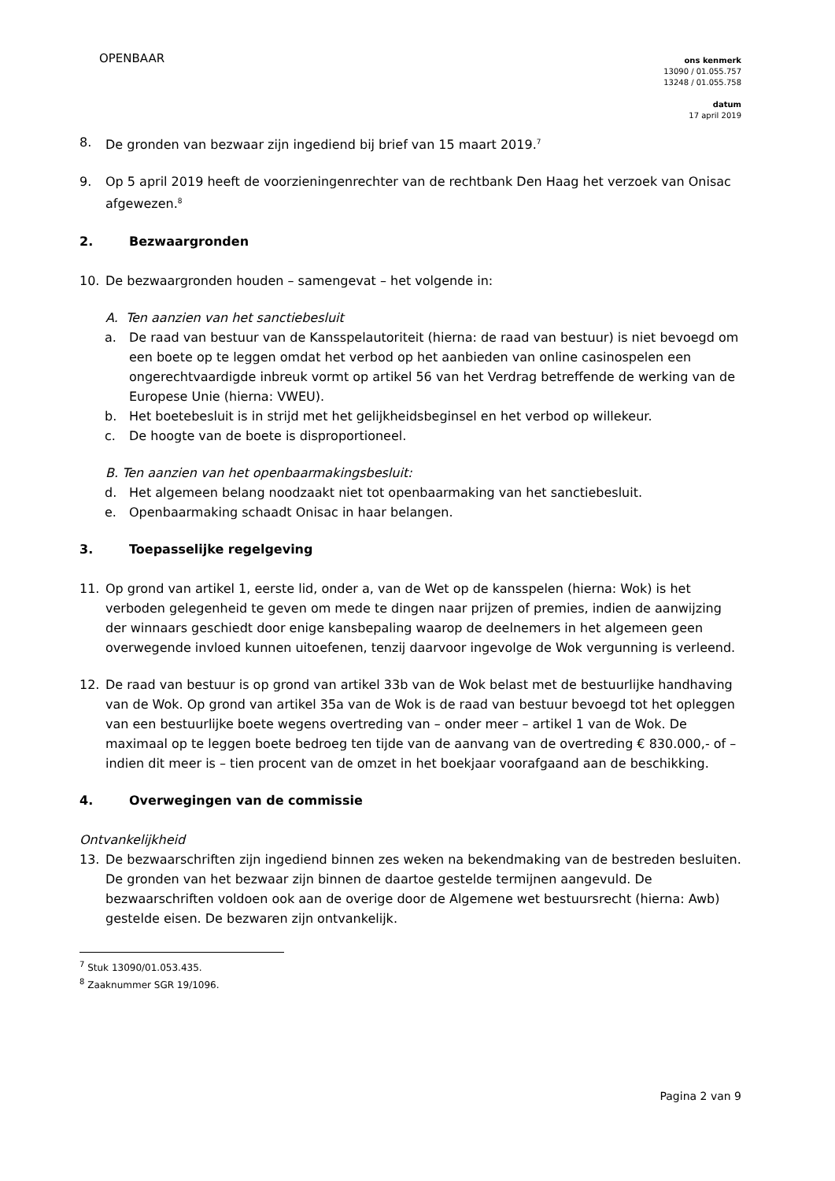OPENBAAR
ons kenmerk
13090 / 01.055.757
13248 / 01.055.758
datum
17 april 2019
8. De gronden van bezwaar zijn ingediend bij brief van 15 maart 2019.<sup>7</sup>
9. Op 5 april 2019 heeft de voorzieningenrechter van de rechtbank Den Haag het verzoek van Onisac afgewezen.<sup>8</sup>
2. Bezwaargronden
10. De bezwaargronden houden – samengevat – het volgende in:
A. Ten aanzien van het sanctiebesluit
a. De raad van bestuur van de Kansspelautoriteit (hierna: de raad van bestuur) is niet bevoegd om een boete op te leggen omdat het verbod op het aanbieden van online casinospelen een ongerechtvaardigde inbreuk vormt op artikel 56 van het Verdrag betreffende de werking van de Europese Unie (hierna: VWEU).
b. Het boetebesluit is in strijd met het gelijkheidsbeginsel en het verbod op willekeur.
c. De hoogte van de boete is disproportioneel.
B. Ten aanzien van het openbaarmakingsbesluit:
d. Het algemeen belang noodzaakt niet tot openbaarmaking van het sanctiebesluit.
e. Openbaarmaking schaadt Onisac in haar belangen.
3. Toepasselijke regelgeving
11. Op grond van artikel 1, eerste lid, onder a, van de Wet op de kansspelen (hierna: Wok) is het verboden gelegenheid te geven om mede te dingen naar prijzen of premies, indien de aanwijzing der winnaars geschiedt door enige kansbepaling waarop de deelnemers in het algemeen geen overwegende invloed kunnen uitoefenen, tenzij daarvoor ingevolge de Wok vergunning is verleend.
12. De raad van bestuur is op grond van artikel 33b van de Wok belast met de bestuurlijke handhaving van de Wok. Op grond van artikel 35a van de Wok is de raad van bestuur bevoegd tot het opleggen van een bestuurlijke boete wegens overtreding van – onder meer – artikel 1 van de Wok. De maximaal op te leggen boete bedroeg ten tijde van de aanvang van de overtreding € 830.000,- of – indien dit meer is – tien procent van de omzet in het boekjaar voorafgaand aan de beschikking.
4. Overwegingen van de commissie
Ontvankelijkheid
13. De bezwaarschriften zijn ingediend binnen zes weken na bekendmaking van de bestreden besluiten. De gronden van het bezwaar zijn binnen de daartoe gestelde termijnen aangevuld. De bezwaarschriften voldoen ook aan de overige door de Algemene wet bestuursrecht (hierna: Awb) gestelde eisen. De bezwaren zijn ontvankelijk.
<sup>7</sup> Stuk 13090/01.053.435.
<sup>8</sup> Zaaknummer SGR 19/1096.
Pagina 2 van 9